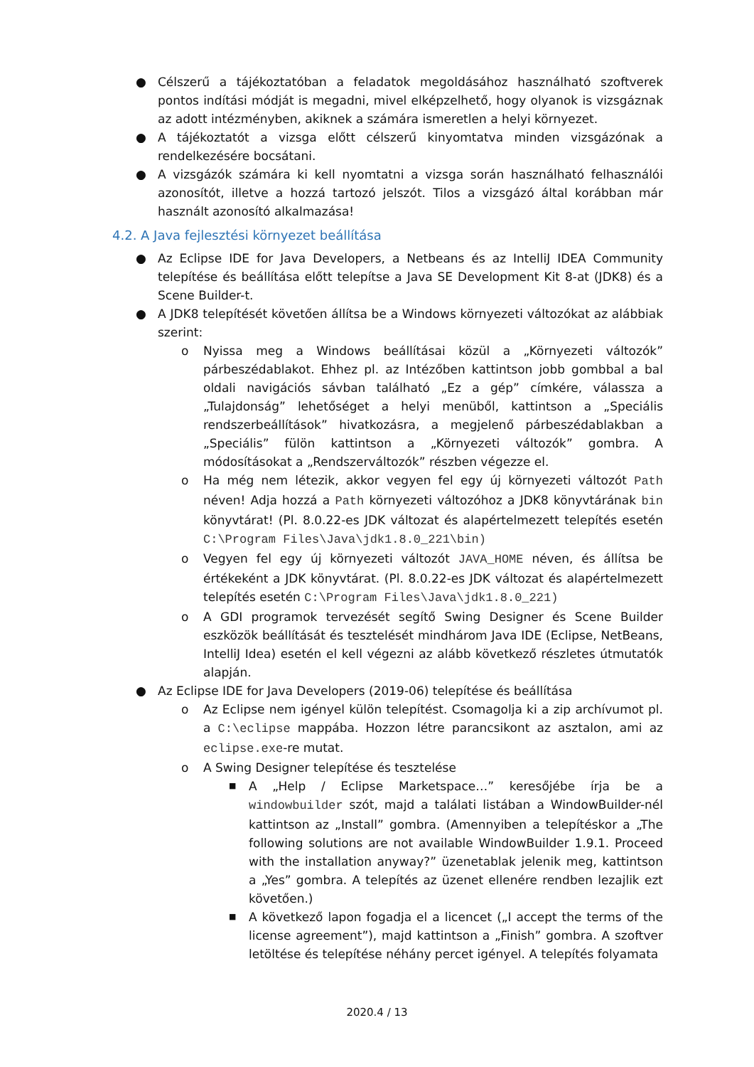● Célszerű a tájékoztatóban a feladatok megoldásához használható szoftverek pontos indítási módját is megadni, mivel elképzelhető, hogy olyanok is vizsgáznak az adott intézményben, akiknek a számára ismeretlen a helyi környezet.
● A tájékoztatót a vizsga előtt célszerű kinyomtatva minden vizsgázónak a rendelkezésére bocsátani.
● A vizsgázók számára ki kell nyomtatni a vizsga során használható felhasználói azonosítót, illetve a hozzá tartozó jelszót. Tilos a vizsgázó által korábban már használt azonosító alkalmazása!
4.2. A Java fejlesztési környezet beállítása
● Az Eclipse IDE for Java Developers, a Netbeans és az IntelliJ IDEA Community telepítése és beállítása előtt telepítse a Java SE Development Kit 8-at (JDK8) és a Scene Builder-t.
● A JDK8 telepítését követően állítsa be a Windows környezeti változókat az alábbiak szerint:
o Nyissa meg a Windows beállításai közül a „Környezeti változók” párbeszédablakot. Ehhez pl. az Intézőben kattintson jobb gombbal a bal oldali navigációs sávban található „Ez a gép” címkére, válassza a „Tulajdonság” lehetőséget a helyi menüből, kattintson a „Speciális rendszerbeállítások” hivatkozásra, a megjelenő párbeszédablakban a „Speciális” fülön kattintson a „Környezeti változók” gombra. A módosításokat a „Rendszerváltozók” részben végezze el.
o Ha még nem létezik, akkor vegyen fel egy új környezeti változót Path néven! Adja hozzá a Path környezeti változóhoz a JDK8 könyvtárának bin könyvtárat! (Pl. 8.0.22-es JDK változat és alapértelmezett telepítés esetén C:\Program Files\Java\jdk1.8.0_221\bin)
o Vegyen fel egy új környezeti változót JAVA_HOME néven, és állítsa be értékeként a JDK könyvtárat. (Pl. 8.0.22-es JDK változat és alapértelmezett telepítés esetén C:\Program Files\Java\jdk1.8.0_221)
o A GDI programok tervezését segítő Swing Designer és Scene Builder eszközök beállítását és tesztelését mindhárom Java IDE (Eclipse, NetBeans, IntelliJ Idea) esetén el kell végezni az alább következő részletes útmutatók alapján.
● Az Eclipse IDE for Java Developers (2019-06) telepítése és beállítása
o Az Eclipse nem igényel külön telepítést. Csomagolja ki a zip archívumot pl. a C:\eclipse mappába. Hozzon létre parancsikont az asztalon, ami az eclipse.exe-re mutat.
o A Swing Designer telepítése és tesztelése
■ A „Help / Eclipse Marketspace…” keresőjébe írja be a windowbuilder szót, majd a találati listában a WindowBuilder-nél kattintson az „Install” gombra. (Amennyiben a telepítéskor a „The following solutions are not available WindowBuilder 1.9.1. Proceed with the installation anyway?” üzenetablak jelenik meg, kattintson a „Yes” gombra. A telepítés az üzenet ellenére rendben lezajlik ezt követően.)
■ A következő lapon fogadja el a licencet („I accept the terms of the license agreement”), majd kattintson a „Finish” gombra. A szoftver letöltése és telepítése néhány percet igényel. A telepítés folyamata
2020.4 / 13